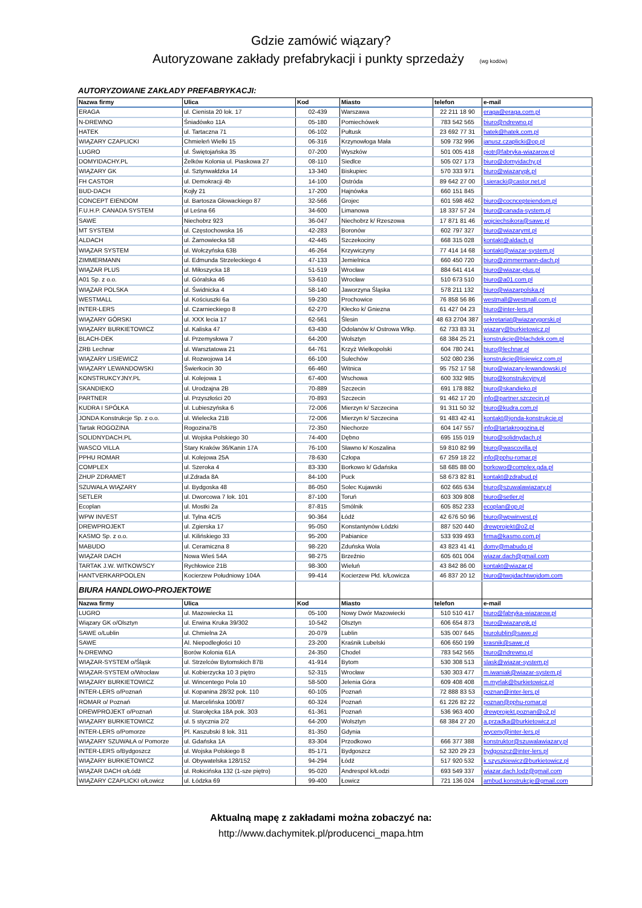Gdzie zamówić wiązary?
Autoryzowane zakłady prefabrykacji i punkty sprzedaży (wg kodów)
AUTORYZOWANE ZAKŁADY PREFABRYKACJI:
| Nazwa firmy | Ulica | Kod | Miasto | telefon | e-mail |
| --- | --- | --- | --- | --- | --- |
| ERAGA | ul. Cienista 20 lok. 17 | 02-439 | Warszawa | 22 211 18 90 | eraga@eraga.com.pl |
| N-DREWNO | Śniadówko 11A | 05-180 | Pomiechówek | 783 542 565 | biuro@ndrewno.pl |
| HATEK | ul. Tartaczna 71 | 06-102 | Pułtusk | 23 692 77 31 | hatek@hatek.com.pl |
| WIĄZARY CZAPLICKI | Chmieleń Wielki 15 | 06-316 | Krzynowłoga Mała | 509 732 996 | janusz.czaplicki@op.pl |
| LUGRO | ul. Świętojańska 35 | 07-200 | Wyszków | 501 005 418 | piotr@fabryka-wiazarow.pl |
| DOMYIDACHY.PL | Żelków Kolonia ul. Piaskowa 27 | 08-110 | Siedlce | 505 027 173 | biuro@domyidachy.pl |
| WIĄZARY GK | ul. Sztynwałdzka 14 | 13-340 | Biskupiec | 570 333 971 | biuro@wiazarygk.pl |
| FH CASTOR | ul. Demokracji 4b | 14-100 | Ostróda | 89 642 27 00 | l.sieracki@castor.net.pl |
| BUD-DACH | Kojły 21 | 17-200 | Hajnówka | 660 151 845 | |
| CONCEPT EIENDOM | ul. Bartosza Głowackiego 87 | 32-566 | Grojec | 601 598 462 | biuro@cocncepteiendom.pl |
| F.U.H.P. CANADA SYSTEM | ul Leśna 66 | 34-600 | Limanowa | 18 337 57 24 | biuro@canada-system.pl |
| SAWE | Niechobrz 923 | 36-047 | Niechobrz k/ Rzeszowa | 17 871 81 46 | wojciechsikora@sawe.pl |
| MT SYSTEM | ul. Częstochowska 16 | 42-283 | Boronów | 602 797 327 | biuro@wiazarymt.pl |
| ALDACH | ul. Żarnowiecka 58 | 42-445 | Szczekociny | 668 315 028 | kontakt@aldach.pl |
| WIĄZAR SYSTEM | ul. Wołczyńska 63B | 46-264 | Krzywiczyny | 77 414 14 68 | kontakt@wiazar-system.pl |
| ZIMMERMANN | ul. Edmunda Strzeleckiego 4 | 47-133 | Jemielnica | 660 450 720 | biuro@zimmermann-dach.pl |
| WIĄZAR PLUS | ul. Miłoszycka 18 | 51-519 | Wrocław | 884 641 414 | biuro@wiazar-plus.pl |
| A01 Sp. z o.o. | ul. Góralska 46 | 53-610 | Wrocław | 510 673 510 | biuro@a01.com.pl |
| WIĄZAR POLSKA | ul. Świdnicka 4 | 58-140 | Jaworzyna Śląska | 578 211 132 | biuro@wiazarpolska.pl |
| WESTMALL | ul. Kościuszki 6a | 59-230 | Prochowice | 76 858 56 86 | westmall@westmall.com.pl |
| INTER-LERS | ul. Czarnieckiego 8 | 62-270 | Kłecko k/ Gniezna | 61 427 04 23 | biuro@inter-lers.pl |
| WIĄZARY GÓRSKI | ul. XXX lecia 17 | 62-561 | Ślesin | 48 63 2704 387 | sekretariat@wiazarygorski.pl |
| WIĄZARY BURKIETOWICZ | ul. Kaliska 47 | 63-430 | Odolanów k/ Ostrowa Wlkp. | 62 733 83 31 | wiazary@burkietowicz.pl |
| BLACH-DEK | ul. Przemysłowa 7 | 64-200 | Wolsztyn | 68 384 25 21 | konstrukcje@blachdek.com.pl |
| ZRB Lechnar | ul. Warsztatowa 21 | 64-761 | Krzyż Wielkopolski | 604 780 241 | biuro@lechnar.pl |
| WIĄZARY LISIEWICZ | ul. Rozwojowa 14 | 66-100 | Sulechów | 502 080 236 | konstrukcje@lisiewicz.com.pl |
| WIĄZARY LEWANDOWSKI | Świerkocin 30 | 66-460 | Witnica | 95 752 17 58 | biuro@wiazary-lewandowski.pl |
| KONSTRUKCYJNY.PL | ul. Kolejowa 1 | 67-400 | Wschowa | 600 332 985 | biuro@konstrukcyjny.pl |
| SKANDIEKO | ul. Urodzajna 2B | 70-889 | Szczecin | 691 178 882 | biuro@skandieko.pl |
| PARTNER | ul. Przyszłości 20 | 70-893 | Szczecin | 91 462 17 20 | info@partner.szczecin.pl |
| KUDRA I SPÓŁKA | ul. Lubieszyńska 6 | 72-006 | Mierzyn k/ Szczecina | 91 311 50 32 | biuro@kudra.com.pl |
| JONDA Konstrukcje Sp. z o.o. | ul. Wielecka 21B | 72-006 | Mierzyn k/ Szczecina | 91 483 42 41 | kontakt@jonda-konstrukcje.pl |
| Tartak ROGOZINA | Rogozina7B | 72-350 | Niechorze | 604 147 557 | info@tartakrogozina.pl |
| SOLIDNYDACH.PL | ul. Wojska Polskiego 30 | 74-400 | Dębno | 695 155 019 | biuro@solidnydach.pl |
| WASCO VILLA | Stary Kraków 36/Kanin 17A | 76-100 | Sławno k/ Koszalina | 59 810 82 99 | biuro@wascovilla.pl |
| PPHU ROMAR | ul. Kolejowa 25A | 78-630 | Człopa | 67 259 18 22 | info@pphu-romar.pl |
| COMPLEX | ul. Szeroka 4 | 83-330 | Borkowo k/ Gdańska | 58 685 88 00 | borkowo@complex.gda.pl |
| ZHUP ZDRAMET | ul.Zdrada 8A | 84-100 | Puck | 58 673 82 81 | kontakt@zdrabud.pl |
| SZUWAŁA WIĄZARY | ul. Bydgoska 48 | 86-050 | Solec Kujawski | 602 665 634 | biuro@szuwalawiazary.pl |
| SETLER | ul. Dworcowa 7 lok. 101 | 87-100 | Toruń | 603 309 808 | biuro@setler.pl |
| Ecoplan | ul. Mostki 2a | 87-815 | Smólnik | 605 852 233 | ecoplan@op.pl |
| WPW INVEST | ul. Tylna 4C/5 | 90-364 | Łódź | 42 676 50 96 | biuro@wpwinvest.pl |
| DREWPROJEKT | ul. Zgierska 17 | 95-050 | Konstantynów Łódzki | 887 520 440 | drewprojekt@o2.pl |
| KASMO Sp. z o.o. | ul. Kilińskiego 33 | 95-200 | Pabianice | 533 939 493 | firma@kasmo.com.pl |
| MABUDO | ul. Ceramiczna 8 | 98-220 | Zduńska Wola | 43 823 41 41 | domy@mabudo.pl |
| WIĄZAR DACH | Nowa Wieś 54A | 98-275 | Brzeźnio | 605 601 004 | wiazar.dach@gmail.com |
| TARTAK J.W. WITKOWSCY | Rychłowice 21B | 98-300 | Wieluń | 43 842 86 00 | kontakt@wiazar.pl |
| HANTVERKARPOOLEN | Kocierzew Południowy 104A | 99-414 | Kocierzew Płd. k/Łowicza | 46 837 20 12 | biuro@twojdachtwojdom.com |
| BIURA HANDLOWO-PROJEKTOWE | | | | | |
| Nazwa firmy | Ulica | Kod | Miasto | telefon | e-mail |
| LUGRO | ul. Mazowiecka 11 | 05-100 | Nowy Dwór Mazowiecki | 510 510 417 | biuro@fabryka-wiazarow.pl |
| Wiązary GK o/Olsztyn | ul. Erwina Kruka 39/302 | 10-542 | Olsztyn | 606 654 873 | biuro@wiazarygk.pl |
| SAWE o/Lublin | ul. Chmielna 2A | 20-079 | Lublin | 535 007 645 | biurolublin@sawe.pl |
| SAWE | Al. Niepodległości 10 | 23-200 | Kraśnik Lubelski | 606 650 199 | krasnik@sawe.pl |
| N-DREWNO | Borów Kolonia 61A | 24-350 | Chodel | 783 542 565 | biuro@ndrewno.pl |
| WIĄZAR-SYSTEM o/Śląsk | ul. Strzelców Bytomskich 87B | 41-914 | Bytom | 530 308 513 | slask@wiazar-system.pl |
| WIĄZAR-SYSTEM o/Wrocław | ul. Kobierzycka 10 3 piętro | 52-315 | Wrocław | 530 303 477 | m.iwaniak@wiazar-system.pl |
| WIĄZARY BURKIETOWICZ | ul. Wincentego Pola 10 | 58-500 | Jelenia Góra | 609 408 408 | m.myrlak@burkietowicz.pl |
| INTER-LERS o/Poznań | ul. Kopanina 28/32 pok. 110 | 60-105 | Poznań | 72 888 83 53 | poznan@inter-lers.pl |
| ROMAR o/ Poznań | ul. Marcelińska 100/87 | 60-324 | Poznań | 61 226 82 22 | poznan@pphu-romar.pl |
| DREWPROJEKT o/Poznań | ul. Starołęcka 18A pok. 303 | 61-361 | Poznań | 536 963 400 | drewprojekt.poznan@o2.pl |
| WIĄZARY BURKIETOWICZ | ul. 5 stycznia 2/2 | 64-200 | Wolsztyn | 68 384 27 20 | a.przadka@burkietowicz.pl |
| INTER-LERS o/Pomorze | Pl. Kaszubski 8 lok. 311 | 81-350 | Gdynia | | wyceny@inter-lers.pl |
| WIĄZARY SZUWAŁA o/ Pomorze | ul. Gdańska 1A | 83-304 | Przodkowo | 666 377 388 | konstruktor@szuwalawiazary.pl |
| INTER-LERS o/Bydgoszcz | ul. Wojska Polskiego 8 | 85-171 | Bydgoszcz | 52 320 29 23 | bydgoszcz@inter-lers.pl |
| WIĄZARY BURKIETOWICZ | ul. Obywatelska 128/152 | 94-294 | Łódź | 517 920 532 | k.szyszkiewicz@burkietowicz.pl |
| WIĄZAR DACH o/Łódź | ul. Rokicińska 132 (1-sze piętro) | 95-020 | Andrespol k/Łodzi | 693 549 337 | wiazar.dach.lodz@gmail.com |
| WIĄZARY CZAPLICKI o/Łowicz | ul. Łódzka 69 | 99-400 | Łowicz | 721 136 024 | ambud.konstrukcje@gmail.com |
Aktualną mapę z zakładami można zobaczyć na:
http://www.dachymitek.pl/producenci_mapa.htm